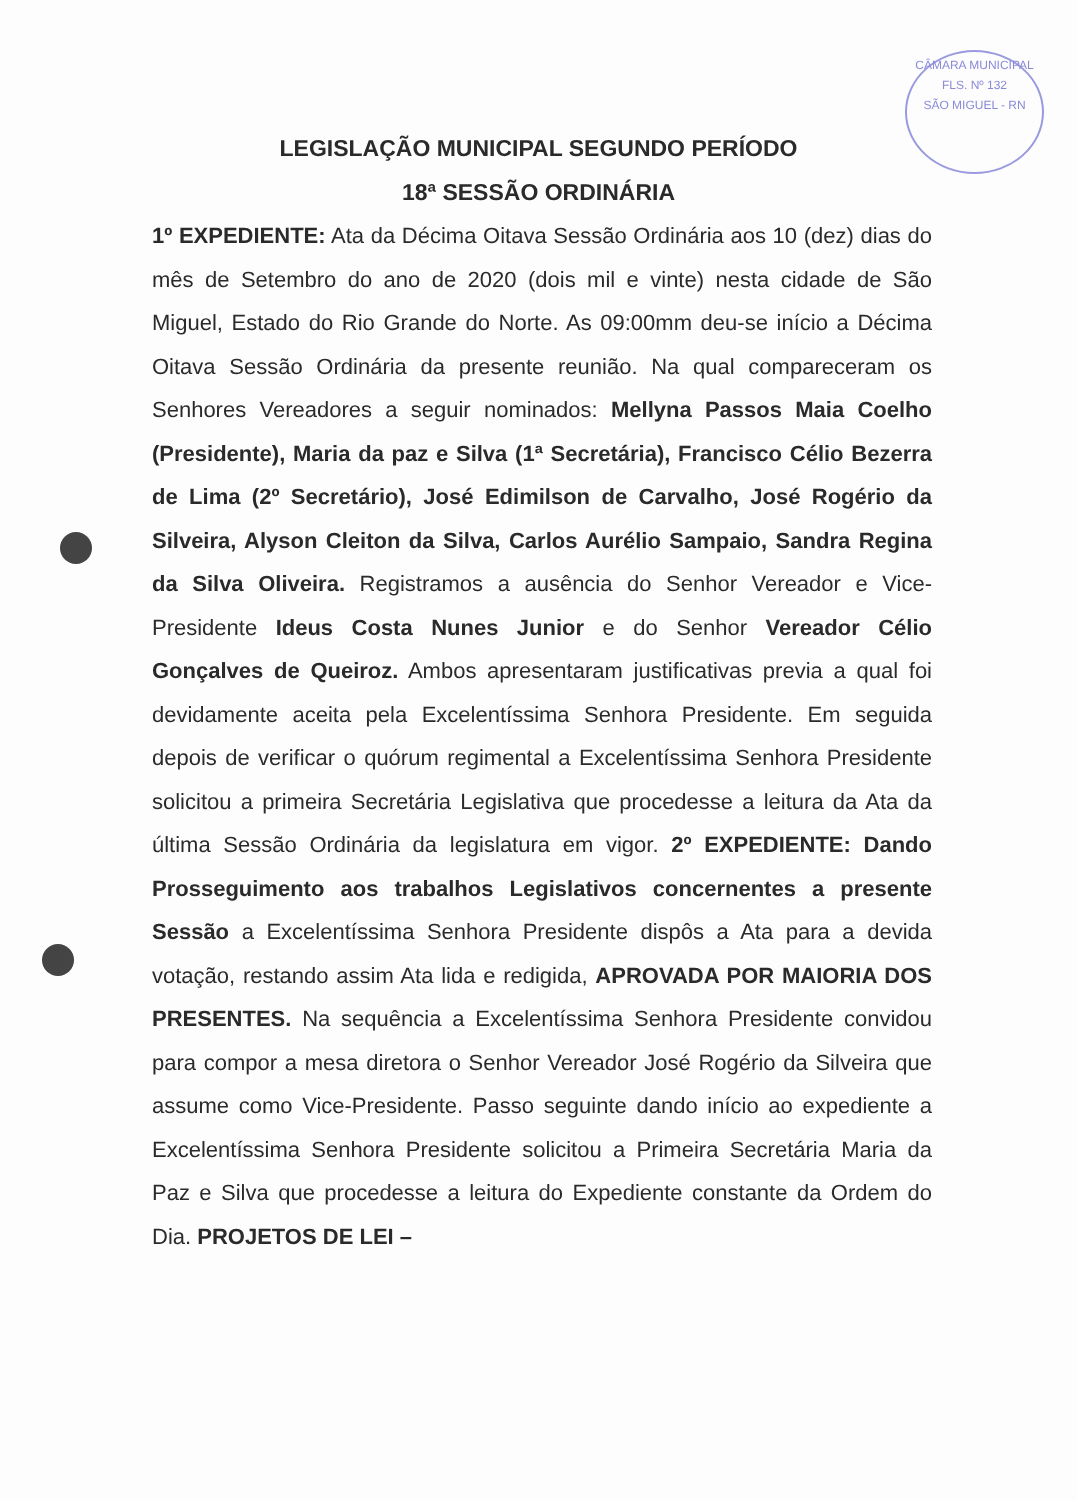CÂMARA MUNICIPAL
FLS. Nº 132
SÃO MIGUEL - RN
LEGISLAÇÃO MUNICIPAL SEGUNDO PERÍODO
18ª SESSÃO ORDINÁRIA
1º EXPEDIENTE: Ata da Décima Oitava Sessão Ordinária aos 10 (dez) dias do mês de Setembro do ano de 2020 (dois mil e vinte) nesta cidade de São Miguel, Estado do Rio Grande do Norte. As 09:00mm deu-se início a Décima Oitava Sessão Ordinária da presente reunião. Na qual compareceram os Senhores Vereadores a seguir nominados: Mellyna Passos Maia Coelho (Presidente), Maria da paz e Silva (1ª Secretária), Francisco Célio Bezerra de Lima (2º Secretário), José Edimilson de Carvalho, José Rogério da Silveira, Alyson Cleiton da Silva, Carlos Aurélio Sampaio, Sandra Regina da Silva Oliveira. Registramos a ausência do Senhor Vereador e Vice-Presidente Ideus Costa Nunes Junior e do Senhor Vereador Célio Gonçalves de Queiroz. Ambos apresentaram justificativas previa a qual foi devidamente aceita pela Excelentíssima Senhora Presidente. Em seguida depois de verificar o quórum regimental a Excelentíssima Senhora Presidente solicitou a primeira Secretária Legislativa que procedesse a leitura da Ata da última Sessão Ordinária da legislatura em vigor. 2º EXPEDIENTE: Dando Prosseguimento aos trabalhos Legislativos concernentes a presente Sessão a Excelentíssima Senhora Presidente dispôs a Ata para a devida votação, restando assim Ata lida e redigida, APROVADA POR MAIORIA DOS PRESENTES. Na sequência a Excelentíssima Senhora Presidente convidou para compor a mesa diretora o Senhor Vereador José Rogério da Silveira que assume como Vice-Presidente. Passo seguinte dando início ao expediente a Excelentíssima Senhora Presidente solicitou a Primeira Secretária Maria da Paz e Silva que procedesse a leitura do Expediente constante da Ordem do Dia. PROJETOS DE LEI –